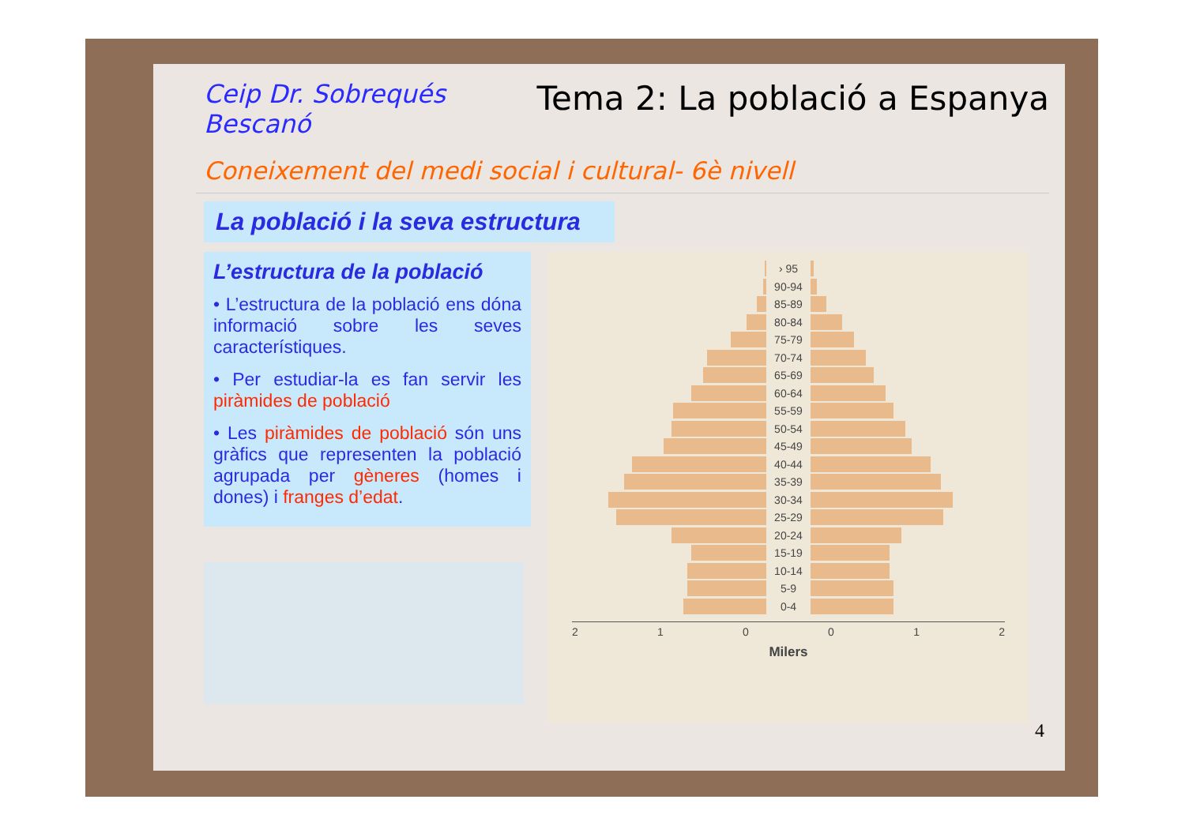Ceip Dr. Sobrequés
Bescanó
Tema 2: La població a Espanya
Coneixement del medi social i cultural- 6è nivell
La població i la seva estructura
L’estructura de la població
• L’estructura de la població ens dóna informació sobre les seves característiques.
• Per estudiar-la es fan servir les piràmides de població
• Les piràmides de població són uns gràfics que representen la població agrupada per gèneres (homes i dones) i franges d’edat.
› 95
90-94
85-89
80-84
75-79
70-74
65-69
60-64
55-59
50-54
45-49
40-44
35-39
30-34
25-29
20-24
15-19
10-14
5-9
0-4
210012
Milers
4